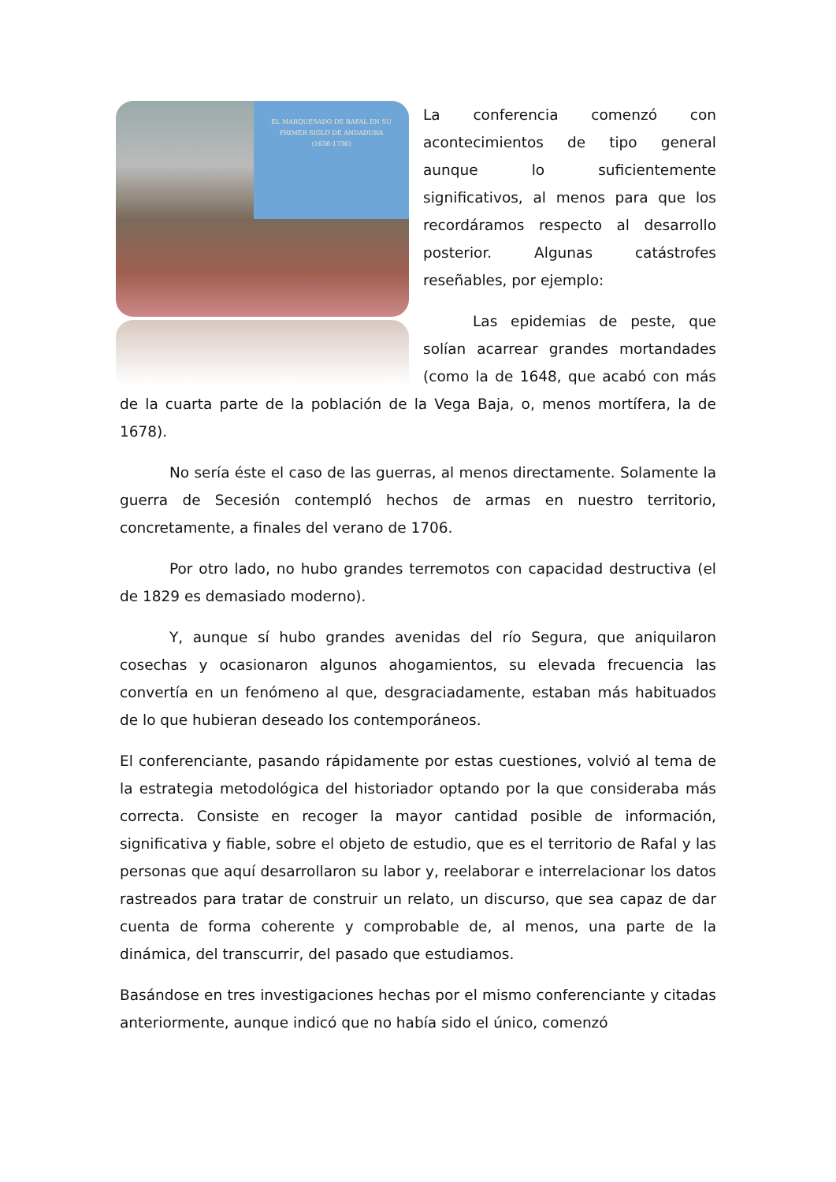EL MARQUESADO DE RAFAL EN SU
PRIMER SIGLO DE ANDADURA
(1636-1736)
La conferencia comenzó con acontecimientos de tipo general aunque lo suficientemente significativos, al menos para que los recordáramos respecto al desarrollo posterior. Algunas catástrofes reseñables, por ejemplo:
Las epidemias de peste, que solían acarrear grandes mortandades (como la de 1648, que acabó con más de la cuarta parte de la población de la Vega Baja, o, menos mortífera, la de 1678).
No sería éste el caso de las guerras, al menos directamente. Solamente la guerra de Secesión contempló hechos de armas en nuestro territorio, concretamente, a finales del verano de 1706.
Por otro lado, no hubo grandes terremotos con capacidad destructiva (el de 1829 es demasiado moderno).
Y, aunque sí hubo grandes avenidas del río Segura, que aniquilaron cosechas y ocasionaron algunos ahogamientos, su elevada frecuencia las convertía en un fenómeno al que, desgraciadamente, estaban más habituados de lo que hubieran deseado los contemporáneos.
El conferenciante, pasando rápidamente por estas cuestiones, volvió al tema de la estrategia metodológica del historiador optando por la que consideraba más correcta. Consiste en recoger la mayor cantidad posible de información, significativa y fiable, sobre el objeto de estudio, que es el territorio de Rafal y las personas que aquí desarrollaron su labor y, reelaborar e interrelacionar los datos rastreados para tratar de construir un relato, un discurso, que sea capaz de dar cuenta de forma coherente y comprobable de, al menos, una parte de la dinámica, del transcurrir, del pasado que estudiamos.
Basándose en tres investigaciones hechas por el mismo conferenciante y citadas anteriormente, aunque indicó que no había sido el único, comenzó